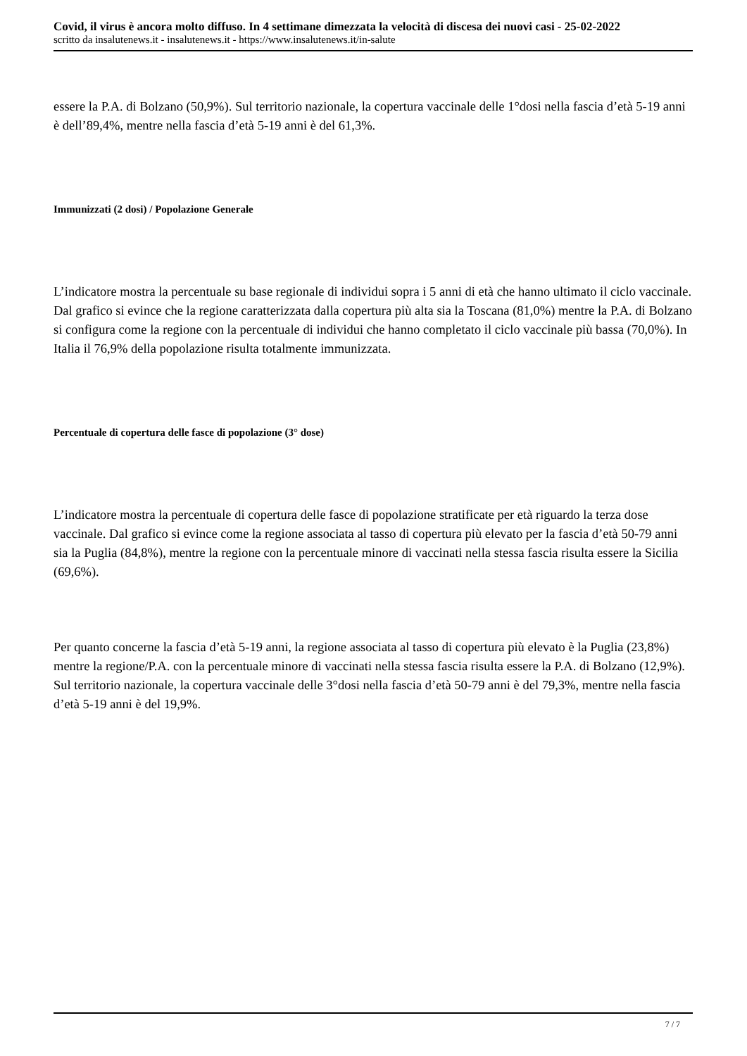Covid, il virus è ancora molto diffuso. In 4 settimane dimezzata la velocità di discesa dei nuovi casi - 25-02-2022
scritto da insalutenews.it - insalutenews.it - https://www.insalutenews.it/in-salute
essere la P.A. di Bolzano (50,9%). Sul territorio nazionale, la copertura vaccinale delle 1°dosi nella fascia d’età 5-19 anni è dell’89,4%, mentre nella fascia d’età 5-19 anni è del 61,3%.
Immunizzati (2 dosi) / Popolazione Generale
L’indicatore mostra la percentuale su base regionale di individui sopra i 5 anni di età che hanno ultimato il ciclo vaccinale. Dal grafico si evince che la regione caratterizzata dalla copertura più alta sia la Toscana (81,0%) mentre la P.A. di Bolzano si configura come la regione con la percentuale di individui che hanno completato il ciclo vaccinale più bassa (70,0%). In Italia il 76,9% della popolazione risulta totalmente immunizzata.
Percentuale di copertura delle fasce di popolazione (3° dose)
L’indicatore mostra la percentuale di copertura delle fasce di popolazione stratificate per età riguardo la terza dose vaccinale. Dal grafico si evince come la regione associata al tasso di copertura più elevato per la fascia d’età 50-79 anni sia la Puglia (84,8%), mentre la regione con la percentuale minore di vaccinati nella stessa fascia risulta essere la Sicilia (69,6%).
Per quanto concerne la fascia d’età 5-19 anni, la regione associata al tasso di copertura più elevato è la Puglia (23,8%) mentre la regione/P.A. con la percentuale minore di vaccinati nella stessa fascia risulta essere la P.A. di Bolzano (12,9%). Sul territorio nazionale, la copertura vaccinale delle 3°dosi nella fascia d’età 50-79 anni è del 79,3%, mentre nella fascia d’età 5-19 anni è del 19,9%.
7 / 7